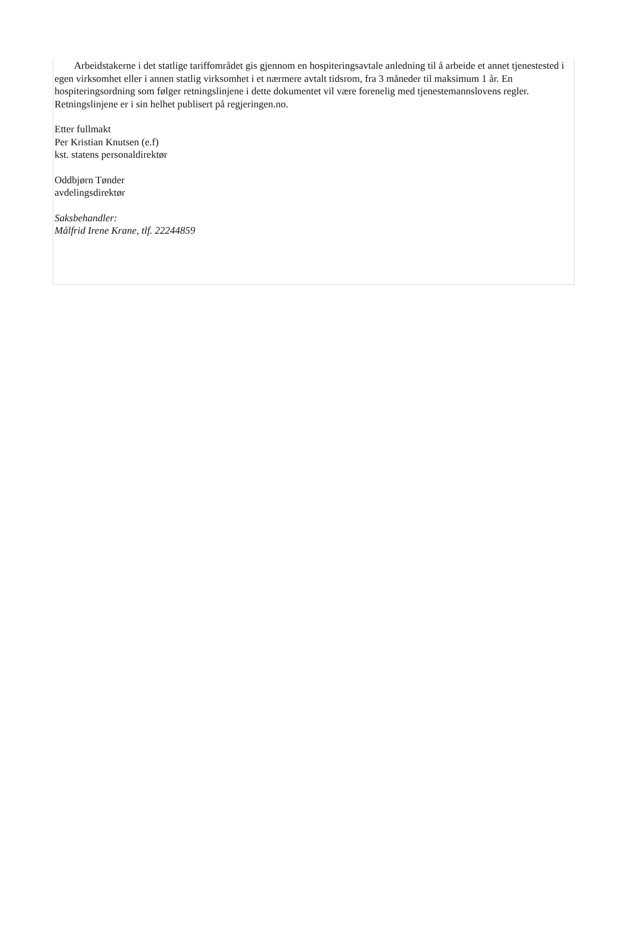Arbeidstakerne i det statlige tariffområdet gis gjennom en hospiteringsavtale anledning til å arbeide et annet tjenestested i egen virksomhet eller i annen statlig virksomhet i et nærmere avtalt tidsrom, fra 3 måneder til maksimum 1 år. En hospiteringsordning som følger retningslinjene i dette dokumentet vil være forenelig med tjenestemannslovens regler. Retningslinjene er i sin helhet publisert på regjeringen.no.
Etter fullmakt
Per Kristian Knutsen (e.f)
kst. statens personaldirektør
Oddbjørn Tønder
avdelingsdirektør
Saksbehandler:
Målfrid Irene Krane, tlf. 22244859